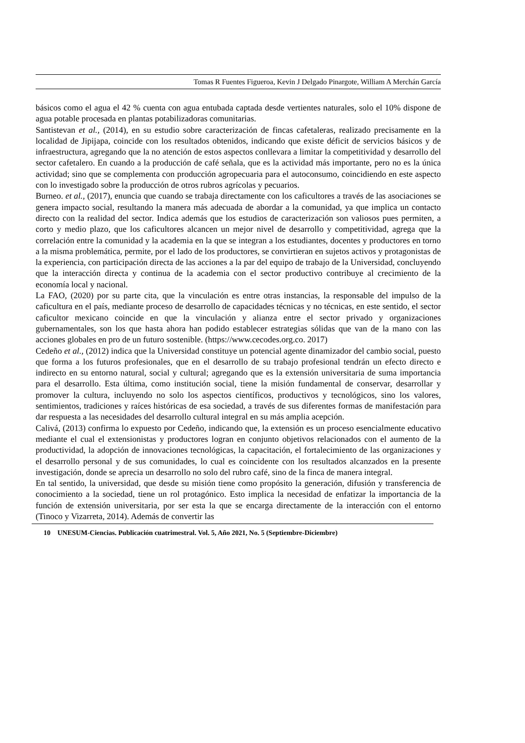Tomas R Fuentes Figueroa, Kevin J Delgado Pinargote, William A Merchán García
básicos como el agua el 42 % cuenta con agua entubada captada desde vertientes naturales, solo el 10% dispone de agua potable procesada en plantas potabilizadoras comunitarias.
Santistevan et al., (2014), en su estudio sobre caracterización de fincas cafetaleras, realizado precisamente en la localidad de Jipijapa, coincide con los resultados obtenidos, indicando que existe déficit de servicios básicos y de infraestructura, agregando que la no atención de estos aspectos conllevara a limitar la competitividad y desarrollo del sector cafetalero. En cuando a la producción de café señala, que es la actividad más importante, pero no es la única actividad; sino que se complementa con producción agropecuaria para el autoconsumo, coincidiendo en este aspecto con lo investigado sobre la producción de otros rubros agrícolas y pecuarios.
Burneo. et al., (2017), enuncia que cuando se trabaja directamente con los caficultores a través de las asociaciones se genera impacto social, resultando la manera más adecuada de abordar a la comunidad, ya que implica un contacto directo con la realidad del sector. Indica además que los estudios de caracterización son valiosos pues permiten, a corto y medio plazo, que los caficultores alcancen un mejor nivel de desarrollo y competitividad, agrega que la correlación entre la comunidad y la academia en la que se integran a los estudiantes, docentes y productores en torno a la misma problemática, permite, por el lado de los productores, se convirtieran en sujetos activos y protagonistas de la experiencia, con participación directa de las acciones a la par del equipo de trabajo de la Universidad, concluyendo que la interacción directa y continua de la academia con el sector productivo contribuye al crecimiento de la economía local y nacional.
La FAO, (2020) por su parte cita, que la vinculación es entre otras instancias, la responsable del impulso de la caficultura en el país, mediante proceso de desarrollo de capacidades técnicas y no técnicas, en este sentido, el sector caficultor mexicano coincide en que la vinculación y alianza entre el sector privado y organizaciones gubernamentales, son los que hasta ahora han podido establecer estrategias sólidas que van de la mano con las acciones globales en pro de un futuro sostenible. (https://www.cecodes.org.co. 2017)
Cedeño et al., (2012) indica que la Universidad constituye un potencial agente dinamizador del cambio social, puesto que forma a los futuros profesionales, que en el desarrollo de su trabajo profesional tendrán un efecto directo e indirecto en su entorno natural, social y cultural; agregando que es la extensión universitaria de suma importancia para el desarrollo. Esta última, como institución social, tiene la misión fundamental de conservar, desarrollar y promover la cultura, incluyendo no solo los aspectos científicos, productivos y tecnológicos, sino los valores, sentimientos, tradiciones y raíces históricas de esa sociedad, a través de sus diferentes formas de manifestación para dar respuesta a las necesidades del desarrollo cultural integral en su más amplia acepción.
Calivá, (2013) confirma lo expuesto por Cedeño, indicando que, la extensión es un proceso esencialmente educativo mediante el cual el extensionistas y productores logran en conjunto objetivos relacionados con el aumento de la productividad, la adopción de innovaciones tecnológicas, la capacitación, el fortalecimiento de las organizaciones y el desarrollo personal y de sus comunidades, lo cual es coincidente con los resultados alcanzados en la presente investigación, donde se aprecia un desarrollo no solo del rubro café, sino de la finca de manera integral.
En tal sentido, la universidad, que desde su misión tiene como propósito la generación, difusión y transferencia de conocimiento a la sociedad, tiene un rol protagónico. Esto implica la necesidad de enfatizar la importancia de la función de extensión universitaria, por ser esta la que se encarga directamente de la interacción con el entorno (Tinoco y Vizarreta, 2014). Además de convertir las
10 UNESUM-Ciencias. Publicación cuatrimestral. Vol. 5, Año 2021, No. 5 (Septiembre-Diciembre)